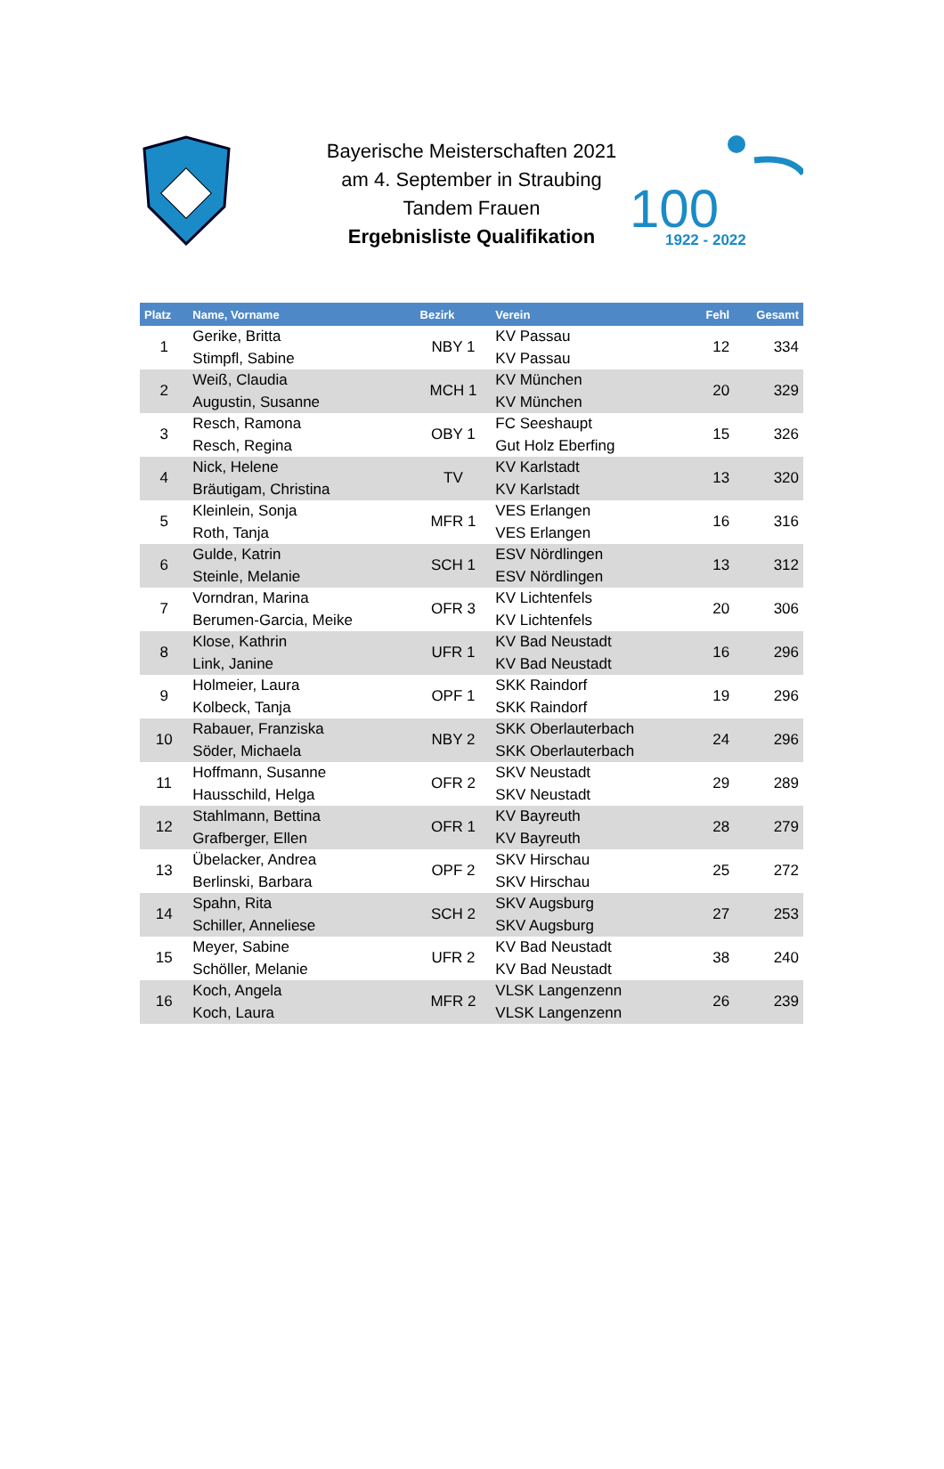100
1922 - 2022
Bayerische Meisterschaften 2021
am 4. September in Straubing
Tandem Frauen
Ergebnisliste Qualifikation
| Platz | Name, Vorname | Bezirk | Verein | Fehl | Gesamt |
| --- | --- | --- | --- | --- | --- |
| 1 | Gerike, Britta Stimpfl, Sabine | NBY 1 | KV Passau KV Passau | 12 | 334 |
| 2 | Weiß, Claudia Augustin, Susanne | MCH 1 | KV München KV München | 20 | 329 |
| 3 | Resch, Ramona Resch, Regina | OBY 1 | FC Seeshaupt Gut Holz Eberfing | 15 | 326 |
| 4 | Nick, Helene Bräutigam, Christina | TV | KV Karlstadt KV Karlstadt | 13 | 320 |
| 5 | Kleinlein, Sonja Roth, Tanja | MFR 1 | VES Erlangen VES Erlangen | 16 | 316 |
| 6 | Gulde, Katrin Steinle, Melanie | SCH 1 | ESV Nördlingen ESV Nördlingen | 13 | 312 |
| 7 | Vorndran, Marina Berumen-Garcia, Meike | OFR 3 | KV Lichtenfels KV Lichtenfels | 20 | 306 |
| 8 | Klose, Kathrin Link, Janine | UFR 1 | KV Bad Neustadt KV Bad Neustadt | 16 | 296 |
| 9 | Holmeier, Laura Kolbeck, Tanja | OPF 1 | SKK Raindorf SKK Raindorf | 19 | 296 |
| 10 | Rabauer, Franziska Söder, Michaela | NBY 2 | SKK Oberlauterbach SKK Oberlauterbach | 24 | 296 |
| 11 | Hoffmann, Susanne Hausschild, Helga | OFR 2 | SKV Neustadt SKV Neustadt | 29 | 289 |
| 12 | Stahlmann, Bettina Grafberger, Ellen | OFR 1 | KV Bayreuth KV Bayreuth | 28 | 279 |
| 13 | Übelacker, Andrea Berlinski, Barbara | OPF 2 | SKV Hirschau SKV Hirschau | 25 | 272 |
| 14 | Spahn, Rita Schiller, Anneliese | SCH 2 | SKV Augsburg SKV Augsburg | 27 | 253 |
| 15 | Meyer, Sabine Schöller, Melanie | UFR 2 | KV Bad Neustadt KV Bad Neustadt | 38 | 240 |
| 16 | Koch, Angela Koch, Laura | MFR 2 | VLSK Langenzenn VLSK Langenzenn | 26 | 239 |